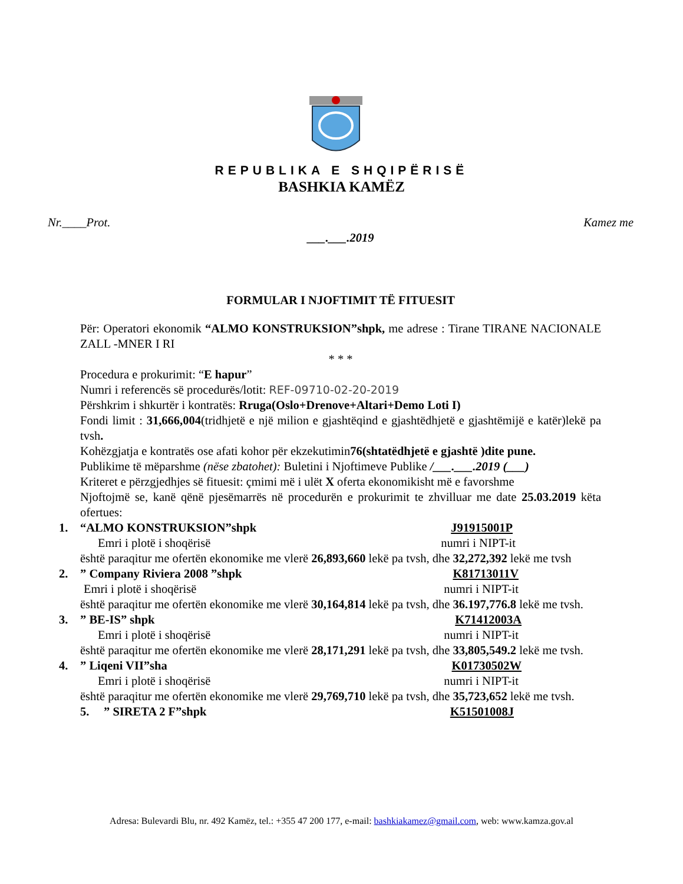REPUBLIKA E SHQIPËRISË
BASHKIA KAMËZ
Nr.____Prot. Kamez me
___.___.2019
FORMULAR I NJOFTIMIT TË FITUESIT
Për: Operatori ekonomik “ALMO KONSTRUKSION”shpk, me adrese : Tirane TIRANE NACIONALE ZALL -MNER I RI
* * *
Procedura e prokurimit: “E hapur”
Numri i referencës së procedurës/lotit: REF-09710-02-20-2019
Përshkrim i shkurtër i kontratës: Rruga(Oslo+Drenove+Altari+Demo Loti I)
Fondi limit : 31,666,004(tridhjetë e një milion e gjashtëqind e gjashtëdhjetë e gjashtëmijë e katër)lekë pa tvsh.
Kohëzgjatja e kontratës ose afati kohor për ekzekutimin76(shtatëdhjetë e gjashtë )dite pune.
Publikime të mëparshme (nëse zbatohet): Buletini i Njoftimeve Publike /___.___.2019 (___)
Kriteret e përzgjedhjes së fituesit: çmimi më i ulët X oferta ekonomikisht më e favorshme
Njoftojmë se, kanë qënë pjesëmarrës në procedurën e prokurimit te zhvilluar me date 25.03.2019 këta ofertues:
1. “ALMO KONSTRUKSION”shpk J91915001P
Emri i plotë i shoqërisë numri i NIPT-it
është paraqitur me ofertën ekonomike me vlerë 26,893,660 lekë pa tvsh, dhe 32,272,392 lekë me tvsh
2.” Company Riviera 2008 ”shpk K81713011V
Emri i plotë i shoqërisë numri i NIPT-it
është paraqitur me ofertën ekonomike me vlerë 30,164,814 lekë pa tvsh, dhe 36.197,776.8 lekë me tvsh.
3.” BE-IS” shpk K71412003A
Emri i plotë i shoqërisë numri i NIPT-it
është paraqitur me ofertën ekonomike me vlerë 28,171,291 lekë pa tvsh, dhe 33,805,549.2 lekë me tvsh.
4.” Liqeni VII”sha K01730502W
Emri i plotë i shoqërisë numri i NIPT-it
është paraqitur me ofertën ekonomike me vlerë 29,769,710 lekë pa tvsh, dhe 35,723,652 lekë me tvsh.
5.” SIRETA 2 F”shpk K51501008J
Adresa: Bulevardi Blu, nr. 492 Kamëz, tel.: +355 47 200 177, e-mail: bashkiakamez@gmail.com, web: www.kamza.gov.al